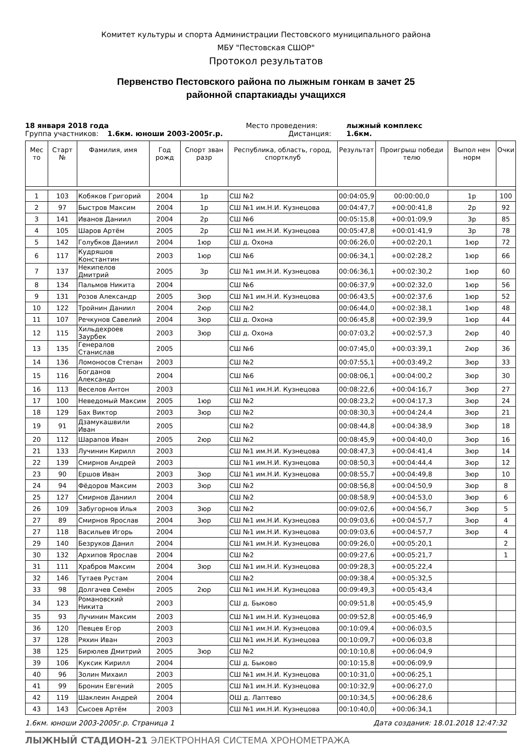Комитет культуры и спорта Администрации Пестовского муниципального района
МБУ "Пестовская СШОР"
Протокол результатов
Первенство Пестовского района по лыжным гонкам в зачет 25
районной спартакиады учащихся
18 января 2018 года
Место проведения:
лыжный комплекс
Группа участников: 1.6км. юноши 2003-2005г.р.
Дистанция:
1.6км.
| Мес то | Старт № | Фамилия, имя | Год рожд | Спорт зван разр | Республика, область, город, спортклуб | Результат | Проигрыш победи телю | Выпол нен норм | Очки |
| --- | --- | --- | --- | --- | --- | --- | --- | --- | --- |
| 1 | 103 | Кобяков Григорий | 2004 | 1р | СШ №2 | 00:04:05,9 | 00:00:00,0 | 1р | 100 |
| 2 | 97 | Быстров Максим | 2004 | 1р | СШ №1 им.Н.И. Кузнецова | 00:04:47,7 | +00:00:41,8 | 2р | 92 |
| 3 | 141 | Иванов Даниил | 2004 | 2р | СШ №6 | 00:05:15,8 | +00:01:09,9 | 3р | 85 |
| 4 | 105 | Шаров Артём | 2005 | 2р | СШ №1 им.Н.И. Кузнецова | 00:05:47,8 | +00:01:41,9 | 3р | 78 |
| 5 | 142 | Голубков Даниил | 2004 | 1юр | СШ д. Охона | 00:06:26,0 | +00:02:20,1 | 1юр | 72 |
| 6 | 117 | Кудряшов Константин | 2003 | 1юр | СШ №6 | 00:06:34,1 | +00:02:28,2 | 1юр | 66 |
| 7 | 137 | Некипелов Дмитрий | 2005 | 3р | СШ №1 им.Н.И. Кузнецова | 00:06:36,1 | +00:02:30,2 | 1юр | 60 |
| 8 | 134 | Пальмов Никита | 2004 | | СШ №6 | 00:06:37,9 | +00:02:32,0 | 1юр | 56 |
| 9 | 131 | Розов Александр | 2005 | 3юр | СШ №1 им.Н.И. Кузнецова | 00:06:43,5 | +00:02:37,6 | 1юр | 52 |
| 10 | 122 | Тройнин Даниил | 2004 | 2юр | СШ №2 | 00:06:44,0 | +00:02:38,1 | 1юр | 48 |
| 11 | 107 | Речкунов Савелий | 2004 | 3юр | СШ д. Охона | 00:06:45,8 | +00:02:39,9 | 1юр | 44 |
| 12 | 115 | Хильдехроев Заурбек | 2003 | 3юр | СШ д. Охона | 00:07:03,2 | +00:02:57,3 | 2юр | 40 |
| 13 | 135 | Генералов Станислав | 2005 | | СШ №6 | 00:07:45,0 | +00:03:39,1 | 2юр | 36 |
| 14 | 136 | Ломоносов Степан | 2003 | | СШ №2 | 00:07:55,1 | +00:03:49,2 | 3юр | 33 |
| 15 | 116 | Богданов Александр | 2004 | | СШ №6 | 00:08:06,1 | +00:04:00,2 | 3юр | 30 |
| 16 | 113 | Веселов Антон | 2003 | | СШ №1 им.Н.И. Кузнецова | 00:08:22,6 | +00:04:16,7 | 3юр | 27 |
| 17 | 100 | Неведомый Максим | 2005 | 1юр | СШ №2 | 00:08:23,2 | +00:04:17,3 | 3юр | 24 |
| 18 | 129 | Бах Виктор | 2003 | 3юр | СШ №2 | 00:08:30,3 | +00:04:24,4 | 3юр | 21 |
| 19 | 91 | Дзамукашвили Иван | 2005 | | СШ №2 | 00:08:44,8 | +00:04:38,9 | 3юр | 18 |
| 20 | 112 | Шарапов Иван | 2005 | 2юр | СШ №2 | 00:08:45,9 | +00:04:40,0 | 3юр | 16 |
| 21 | 133 | Лучинин Кирилл | 2003 | | СШ №1 им.Н.И. Кузнецова | 00:08:47,3 | +00:04:41,4 | 3юр | 14 |
| 22 | 139 | Смирнов Андрей | 2003 | | СШ №1 им.Н.И. Кузнецова | 00:08:50,3 | +00:04:44,4 | 3юр | 12 |
| 23 | 90 | Ершов Иван | 2003 | 3юр | СШ №1 им.Н.И. Кузнецова | 00:08:55,7 | +00:04:49,8 | 3юр | 10 |
| 24 | 94 | Фёдоров Максим | 2003 | 3юр | СШ №2 | 00:08:56,8 | +00:04:50,9 | 3юр | 8 |
| 25 | 127 | Смирнов Даниил | 2004 | | СШ №2 | 00:08:58,9 | +00:04:53,0 | 3юр | 6 |
| 26 | 109 | Забугорнов Илья | 2003 | 3юр | СШ №2 | 00:09:02,6 | +00:04:56,7 | 3юр | 5 |
| 27 | 89 | Смирнов Ярослав | 2004 | 3юр | СШ №1 им.Н.И. Кузнецова | 00:09:03,6 | +00:04:57,7 | 3юр | 4 |
| 27 | 118 | Васильев Игорь | 2004 | | СШ №1 им.Н.И. Кузнецова | 00:09:03,6 | +00:04:57,7 | 3юр | 4 |
| 29 | 140 | Безруков Данил | 2004 | | СШ №1 им.Н.И. Кузнецова | 00:09:26,0 | +00:05:20,1 | | 2 |
| 30 | 132 | Архипов Ярослав | 2004 | | СШ №2 | 00:09:27,6 | +00:05:21,7 | | 1 |
| 31 | 111 | Храбров Максим | 2004 | 3юр | СШ №1 им.Н.И. Кузнецова | 00:09:28,3 | +00:05:22,4 | | |
| 32 | 146 | Тутаев Рустам | 2004 | | СШ №2 | 00:09:38,4 | +00:05:32,5 | | |
| 33 | 98 | Долгачев Семён | 2005 | 2юр | СШ №1 им.Н.И. Кузнецова | 00:09:49,3 | +00:05:43,4 | | |
| 34 | 123 | Романовский Никита | 2003 | | СШ д. Быково | 00:09:51,8 | +00:05:45,9 | | |
| 35 | 93 | Лучинин Максим | 2003 | | СШ №1 им.Н.И. Кузнецова | 00:09:52,8 | +00:05:46,9 | | |
| 36 | 120 | Певцев Егор | 2003 | | СШ №1 им.Н.И. Кузнецова | 00:10:09,4 | +00:06:03,5 | | |
| 37 | 128 | Ряхин Иван | 2003 | | СШ №1 им.Н.И. Кузнецова | 00:10:09,7 | +00:06:03,8 | | |
| 38 | 125 | Бирюлев Дмитрий | 2005 | 3юр | СШ №2 | 00:10:10,8 | +00:06:04,9 | | |
| 39 | 106 | Куксик Кирилл | 2004 | | СШ д. Быково | 00:10:15,8 | +00:06:09,9 | | |
| 40 | 96 | Золин Михаил | 2003 | | СШ №1 им.Н.И. Кузнецова | 00:10:31,0 | +00:06:25,1 | | |
| 41 | 99 | Бронин Евгений | 2005 | | СШ №1 им.Н.И. Кузнецова | 00:10:32,9 | +00:06:27,0 | | |
| 42 | 119 | Шаклеин Андрей | 2004 | | ОШ д. Лаптево | 00:10:34,5 | +00:06:28,6 | | |
| 43 | 143 | Сысоев Артём | 2003 | | СШ №1 им.Н.И. Кузнецова | 00:10:40,0 | +00:06:34,1 | | |
1.6км. юноши 2003-2005г.р. Страница 1 Дата создания: 18.01.2018 12:47:32
ЛЫЖНЫЙ СТАДИОН-21 ЭЛЕКТРОННАЯ СИСТЕМА ХРОНОМЕТРАЖА